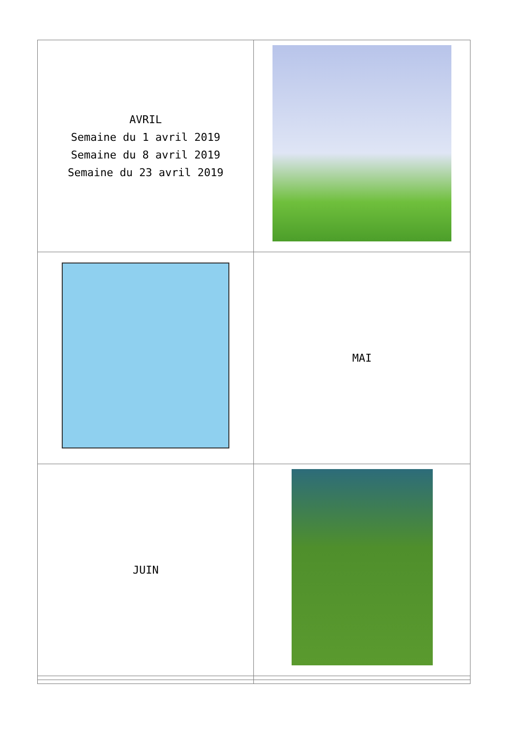| AVRIL Semaine du 1 avril 2019 Semaine du 8 avril 2019 Semaine du 23 avril 2019 | |
| | MAI |
| JUIN | |